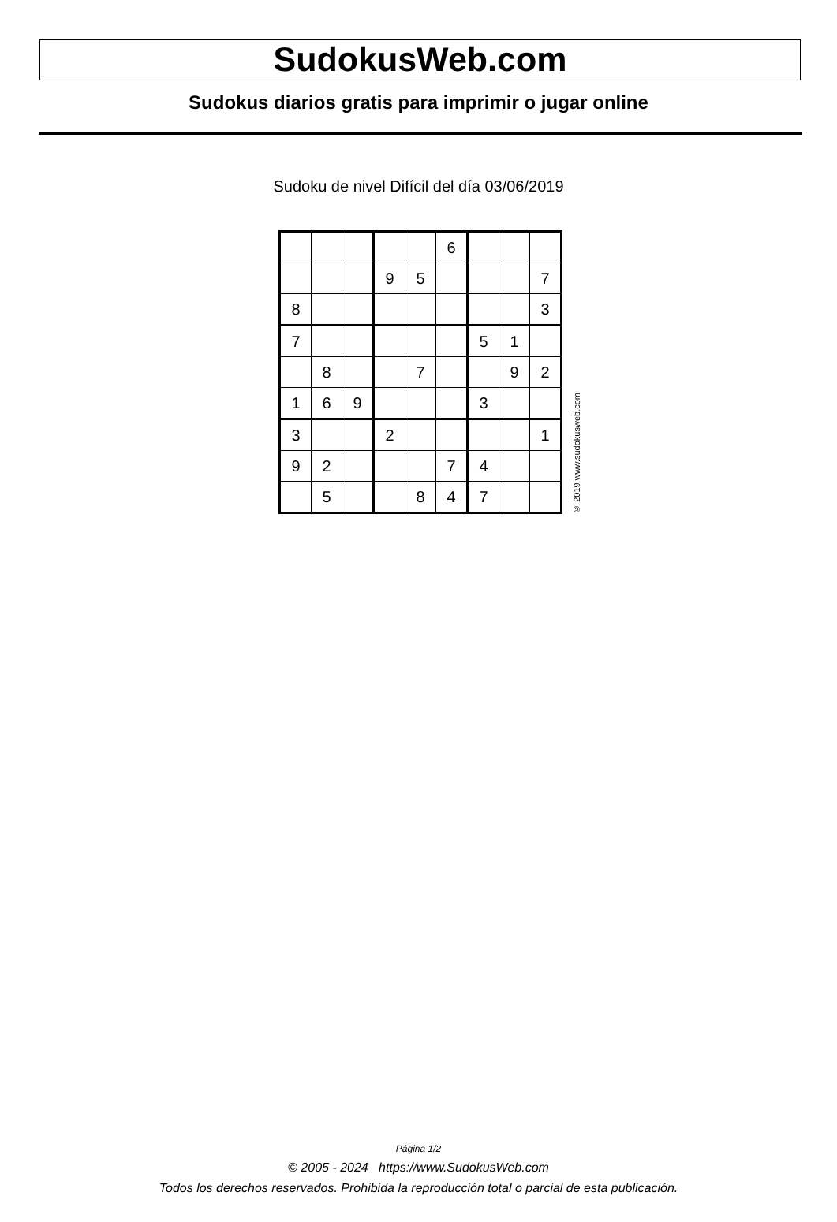SudokusWeb.com
Sudokus diarios gratis para imprimir o jugar online
Sudoku de nivel Difícil del día 03/06/2019
| | | | | | 6 | | | |
| | | | 9 | 5 | | | | 7 |
| 8 | | | | | | | | 3 |
| 7 | | | | | | 5 | 1 | |
| | 8 | | | 7 | | | 9 | 2 |
| 1 | 6 | 9 | | | | 3 | | |
| 3 | | | 2 | | | | | 1 |
| 9 | 2 | | | | 7 | 4 | | |
| | 5 | | | 8 | 4 | 7 | | |
© 2019 www.sudokusweb.com
Página 1/2
© 2005 - 2024 https://www.SudokusWeb.com
Todos los derechos reservados. Prohibida la reproducción total o parcial de esta publicación.